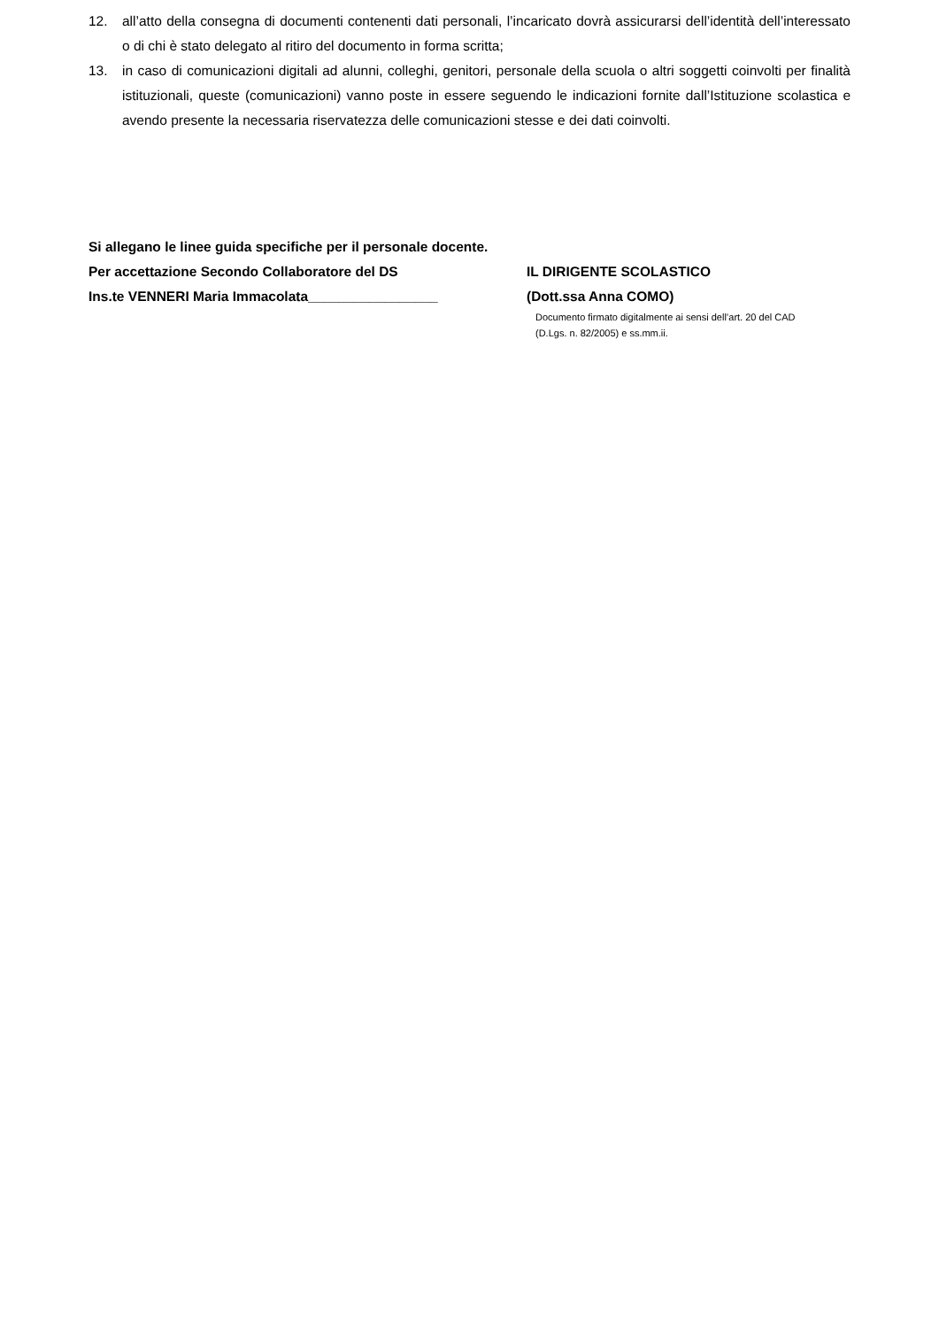12. all’atto della consegna di documenti contenenti dati personali, l’incaricato dovrà assicurarsi dell’identità dell’interessato o di chi è stato delegato al ritiro del documento in forma scritta;
13. in caso di comunicazioni digitali ad alunni, colleghi, genitori, personale della scuola o altri soggetti coinvolti per finalità istituzionali, queste (comunicazioni) vanno poste in essere seguendo le indicazioni fornite dall’Istituzione scolastica e avendo presente la necessaria riservatezza delle comunicazioni stesse e dei dati coinvolti.
Si allegano le linee guida specifiche per il personale docente.
Per accettazione Secondo Collaboratore del DS IL DIRIGENTE SCOLASTICO
Ins.te VENNERI Maria Immacolata_________________ (Dott.ssa Anna COMO)
Documento firmato digitalmente ai sensi dell’art. 20 del CAD
(D.Lgs. n. 82/2005) e ss.mm.ii.